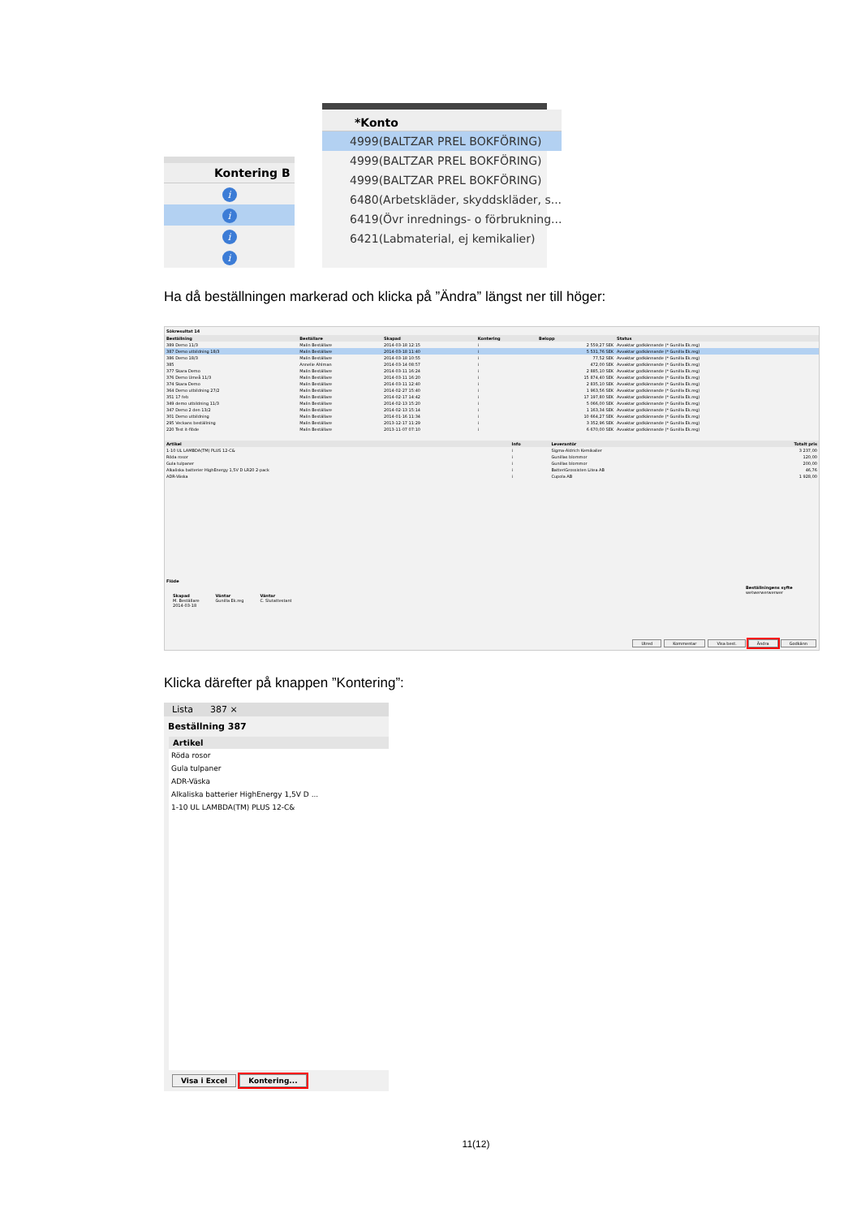| Kontering B |
| --- |
| i |
| i |
| i |
| i |
| *Konto |
| --- |
| 4999(BALTZAR PREL BOKFÖRING) |
| 4999(BALTZAR PREL BOKFÖRING) |
| 4999(BALTZAR PREL BOKFÖRING) |
| 6480(Arbetskläder, skyddskläder, s... |
| 6419(Övr inrednings- o förbrukning... |
| 6421(Labmaterial, ej kemikalier) |
Ha då beställningen markerad och klicka på ”Ändra” längst ner till höger:
Sökresultat 14
| Beställning | Beställare | Skapad | Kontering | Belopp | Status |
| --- | --- | --- | --- | --- | --- |
| 389 Demo 11/3 | Malin Beställare | 2014-03-18 12:15 | i | 2 559,27 SEK | Avvaktar godkännande (* Gunilla Ek.reg) |
| 387 Demo utbildning 18/3 | Malin Beställare | 2014-03-18 11:40 | i | 5 531,76 SEK | Avvaktar godkännande (* Gunilla Ek.reg) |
| 386 Demo 18/3 | Malin Beställare | 2014-03-18 10:55 | i | 77,52 SEK | Avvaktar godkännande (* Gunilla Ek.reg) |
| 385 | Annelie Ahlman | 2014-03-14 08:57 | i | 472,00 SEK | Avvaktar godkännande (* Gunilla Ek.reg) |
| 377 Skara Demo | Malin Beställare | 2014-03-11 16:24 | i | 2 885,10 SEK | Avvaktar godkännande (* Gunilla Ek.reg) |
| 376 Demo Umeå 11/3 | Malin Beställare | 2014-03-11 16:20 | i | 15 874,40 SEK | Avvaktar godkännande (* Gunilla Ek.reg) |
| 374 Skara Demo | Malin Beställare | 2014-03-11 12:40 | i | 2 835,10 SEK | Avvaktar godkännande (* Gunilla Ek.reg) |
| 364 Demo utbildning 27/2 | Malin Beställare | 2014-02-27 15:40 | i | 1 963,56 SEK | Avvaktar godkännande (* Gunilla Ek.reg) |
| 351 17 feb | Malin Beställare | 2014-02-17 14:42 | i | 17 197,80 SEK | Avvaktar godkännande (* Gunilla Ek.reg) |
| 349 demo utbildning 11/3 | Malin Beställare | 2014-02-13 15:20 | i | 5 066,00 SEK | Avvaktar godkännande (* Gunilla Ek.reg) |
| 347 Demo 2 den 13/2 | Malin Beställare | 2014-02-13 15:14 | i | 1 163,34 SEK | Avvaktar godkännande (* Gunilla Ek.reg) |
| 301 Demo utbildning | Malin Beställare | 2014-01-16 11:34 | i | 10 664,27 SEK | Avvaktar godkännande (* Gunilla Ek.reg) |
| 295 Veckans beställning | Malin Beställare | 2013-12-17 11:29 | i | 3 352,96 SEK | Avvaktar godkännande (* Gunilla Ek.reg) |
| 220 Test it-flöde | Malin Beställare | 2013-11-07 07:10 | i | 6 670,00 SEK | Avvaktar godkännande (* Gunilla Ek.reg) |
| Artikel | Info | Leverantör | Totalt pris |
| --- | --- | --- | --- |
| 1-10 UL LAMBDA(TM) PLUS 12-C& | i | Sigma-Aldrich Kemikalier | 3 237,00 |
| Röda rosor | i | Gunillas blommor | 120,00 |
| Gula tulpaner | i | Gunillas blommor | 200,00 |
| Alkaliska batterier HighEnergy 1,5V D LR20 2-pack | i | BatteriGrossisten Litea AB | 46,76 |
| ADR-Väska | i | Cupola AB | 1 928,00 |
Flöde
Skapad
M. Beställare
2014-03-18
Väntar
Gunilla Ek.reg
Väntar
C. Slutattestant
Beställningens syfte
wetwerwerwerwer
Utred Kommentar Visa best. Ändra Godkänn
Klicka därefter på knappen ”Kontering”:
Lista 387 ×
Beställning 387
| Artikel |
| --- |
| Röda rosor |
| Gula tulpaner |
| ADR-Väska |
| Alkaliska batterier HighEnergy 1,5V D ... |
| 1-10 UL LAMBDA(TM) PLUS 12-C& |
Visa i Excel Kontering...
11(12)